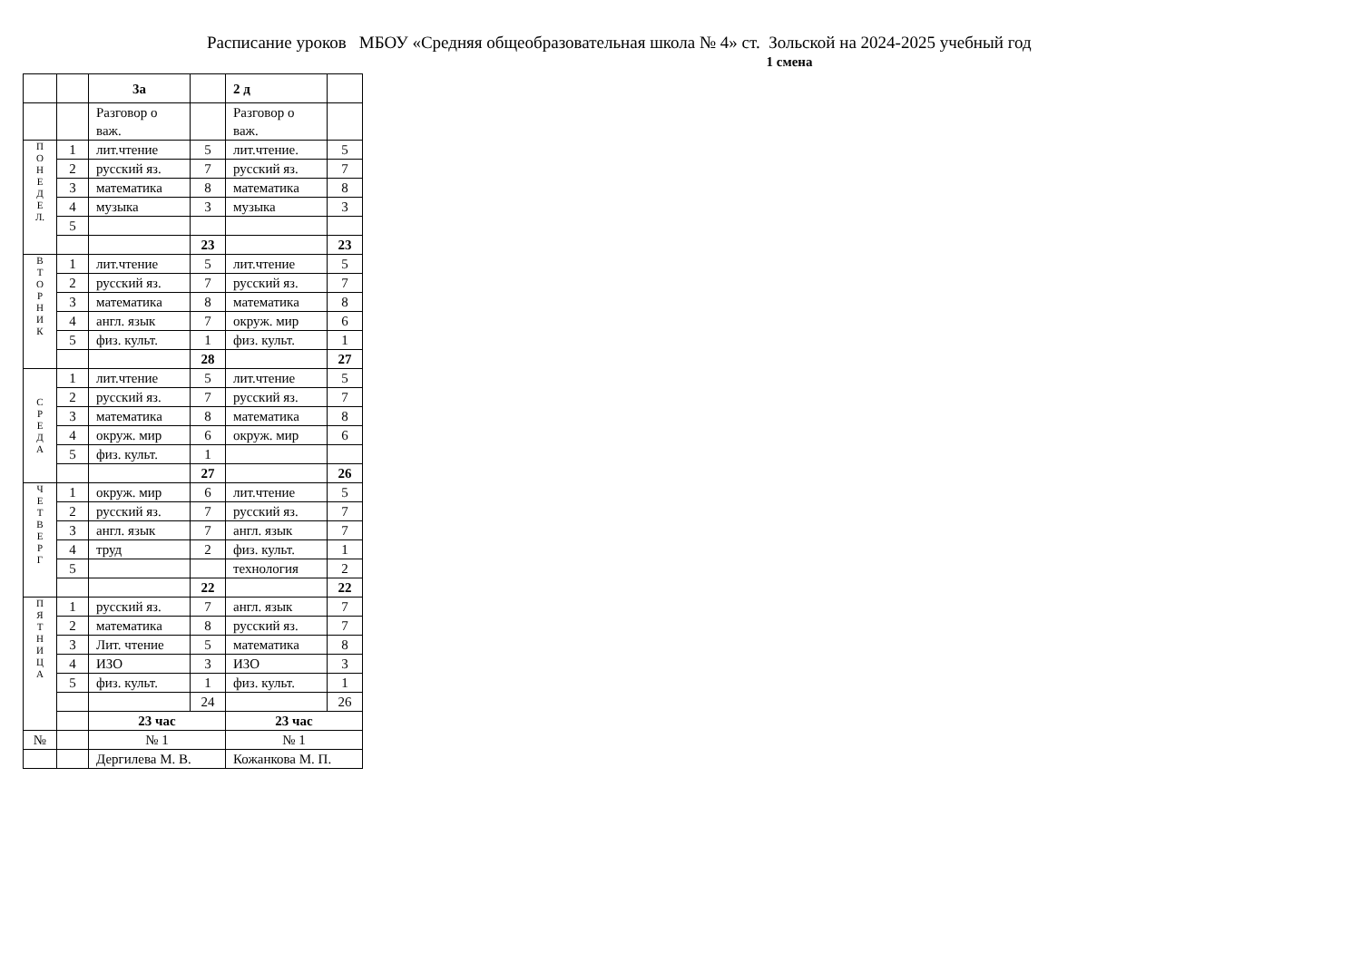Расписание уроков МБОУ «Средняя общеобразовательная школа № 4» ст. Зольской на 2024-2025 учебный год
1 смена
| | | 3а | | 2 д | |
| | | Разговор о важ. | | Разговор о важ. | |
| П О Н Е Д Е Л. | 1 | лит.чтение | 5 | лит.чтение. | 5 |
| | 2 | русский яз. | 7 | русский яз. | 7 |
| | 3 | математика | 8 | математика | 8 |
| | 4 | музыка | 3 | музыка | 3 |
| | 5 | | | | |
| | | | 23 | | 23 |
| В Т О Р Н И К | 1 | лит.чтение | 5 | лит.чтение | 5 |
| | 2 | русский яз. | 7 | русский яз. | 7 |
| | 3 | математика | 8 | математика | 8 |
| | 4 | англ. язык | 7 | окруж. мир | 6 |
| | 5 | физ. культ. | 1 | физ. культ. | 1 |
| | | | 28 | | 27 |
| С Р Е Д А | 1 | лит.чтение | 5 | лит.чтение | 5 |
| | 2 | русский яз. | 7 | русский яз. | 7 |
| | 3 | математика | 8 | математика | 8 |
| | 4 | окруж. мир | 6 | окруж. мир | 6 |
| | 5 | физ. культ. | 1 | | |
| | | | 27 | | 26 |
| Ч Е Т В Е Р Г | 1 | окруж. мир | 6 | лит.чтение | 5 |
| | 2 | русский яз. | 7 | русский яз. | 7 |
| | 3 | англ. язык | 7 | англ. язык | 7 |
| | 4 | труд | 2 | физ. культ. | 1 |
| | 5 | | | технология | 2 |
| | | | 22 | | 22 |
| П Я Т Н И Ц А | 1 | русский яз. | 7 | англ. язык | 7 |
| | 2 | математика | 8 | русский яз. | 7 |
| | 3 | Лит. чтение | 5 | математика | 8 |
| | 4 | ИЗО | 3 | ИЗО | 3 |
| | 5 | физ. культ. | 1 | физ. культ. | 1 |
| | | | 24 | | 26 |
| | | 23 час | | 23 час | |
| № | | № 1 | | № 1 | |
| | | Дергилева М. В. | | Кожанкова М. П. | |